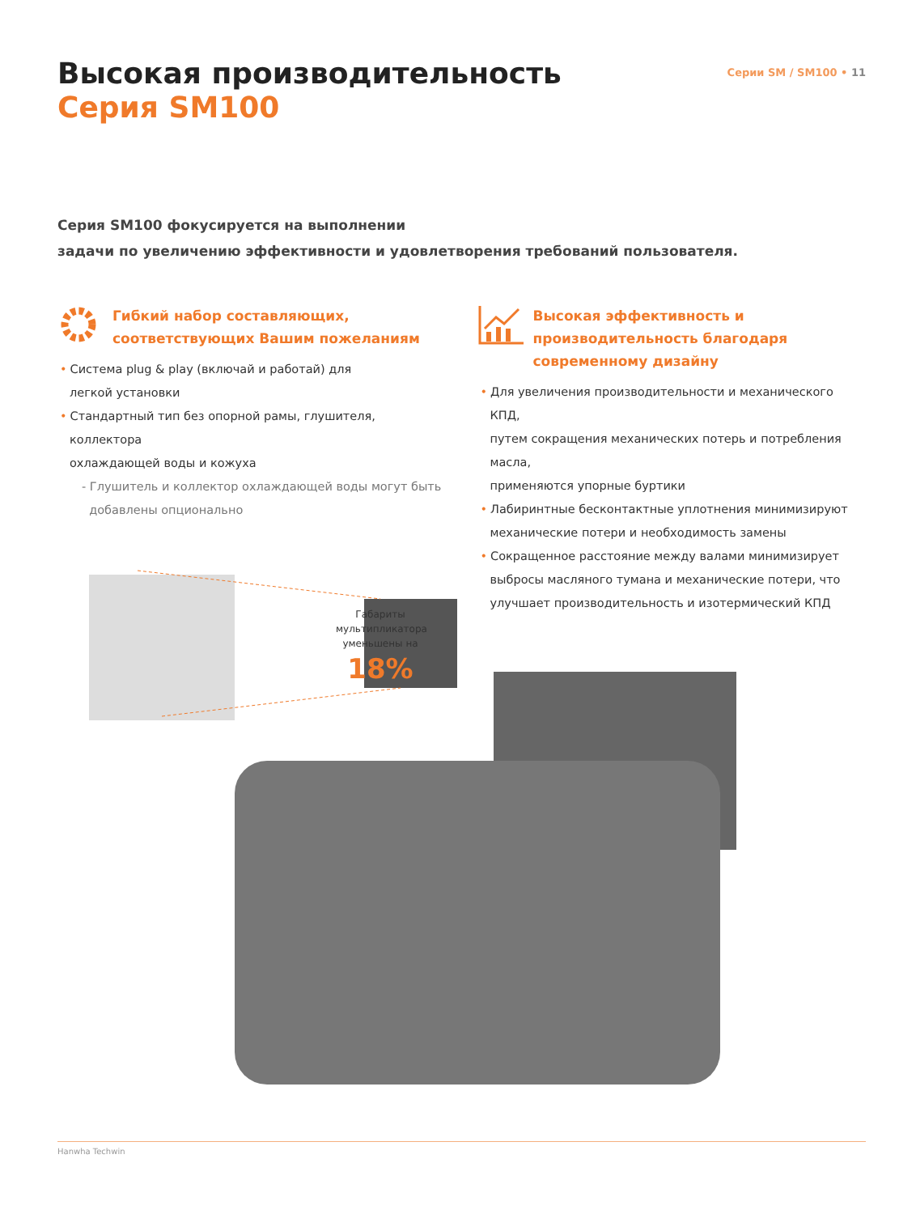Высокая производительность
Серия SM100
Серии SM / SM100 • 11
Серия SM100 фокусируется на выполнении
задачи по увеличению эффективности и удовлетворения требований пользователя.
Гибкий набор составляющих,
соответствующих Вашим пожеланиям
• Система plug & play (включай и работай) для
легкой установки
• Стандартный тип без опорной рамы, глушителя, коллектора
охлаждающей воды и кожуха
- Глушитель и коллектор охлаждающей воды могут быть
добавлены опционально
Высокая эффективность и
производительность благодаря
современному дизайну
• Для увеличения производительности и механического КПД,
путем сокращения механических потерь и потребления масла,
применяются упорные буртики
• Лабиринтные бесконтактные уплотнения минимизируют
механические потери и необходимость замены
• Сокращенное расстояние между валами минимизирует
выбросы масляного тумана и механические потери, что
улучшает производительность и изотермический КПД
Габариты мультипликатора уменьшены на
18%
Hanwha Techwin